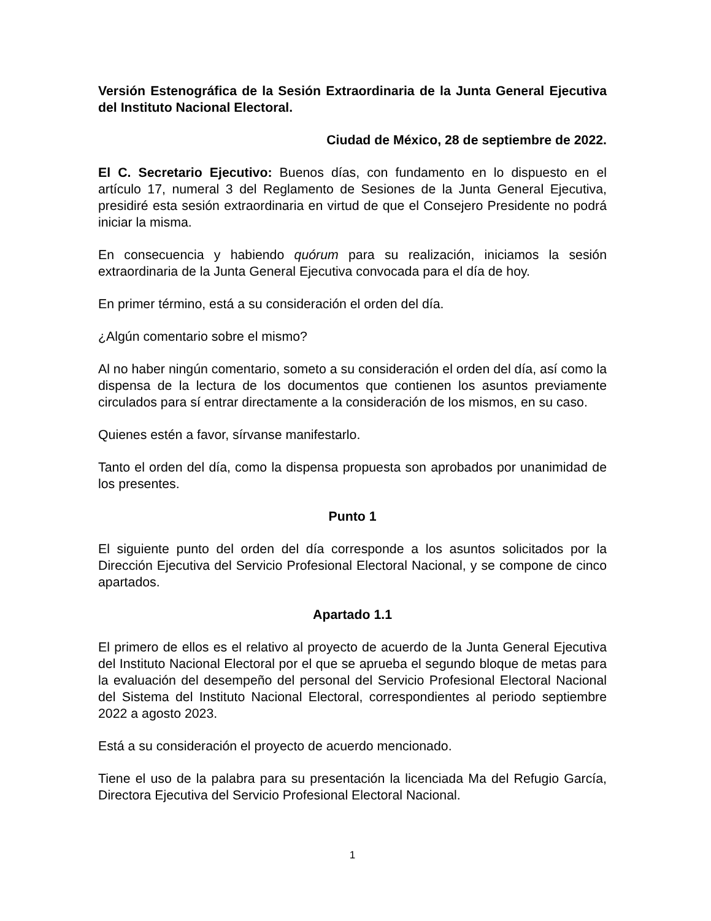Versión Estenográfica de la Sesión Extraordinaria de la Junta General Ejecutiva del Instituto Nacional Electoral.
Ciudad de México, 28 de septiembre de 2022.
El C. Secretario Ejecutivo: Buenos días, con fundamento en lo dispuesto en el artículo 17, numeral 3 del Reglamento de Sesiones de la Junta General Ejecutiva, presidiré esta sesión extraordinaria en virtud de que el Consejero Presidente no podrá iniciar la misma.
En consecuencia y habiendo quórum para su realización, iniciamos la sesión extraordinaria de la Junta General Ejecutiva convocada para el día de hoy.
En primer término, está a su consideración el orden del día.
¿Algún comentario sobre el mismo?
Al no haber ningún comentario, someto a su consideración el orden del día, así como la dispensa de la lectura de los documentos que contienen los asuntos previamente circulados para sí entrar directamente a la consideración de los mismos, en su caso.
Quienes estén a favor, sírvanse manifestarlo.
Tanto el orden del día, como la dispensa propuesta son aprobados por unanimidad de los presentes.
Punto 1
El siguiente punto del orden del día corresponde a los asuntos solicitados por la Dirección Ejecutiva del Servicio Profesional Electoral Nacional, y se compone de cinco apartados.
Apartado 1.1
El primero de ellos es el relativo al proyecto de acuerdo de la Junta General Ejecutiva del Instituto Nacional Electoral por el que se aprueba el segundo bloque de metas para la evaluación del desempeño del personal del Servicio Profesional Electoral Nacional del Sistema del Instituto Nacional Electoral, correspondientes al periodo septiembre 2022 a agosto 2023.
Está a su consideración el proyecto de acuerdo mencionado.
Tiene el uso de la palabra para su presentación la licenciada Ma del Refugio García, Directora Ejecutiva del Servicio Profesional Electoral Nacional.
1